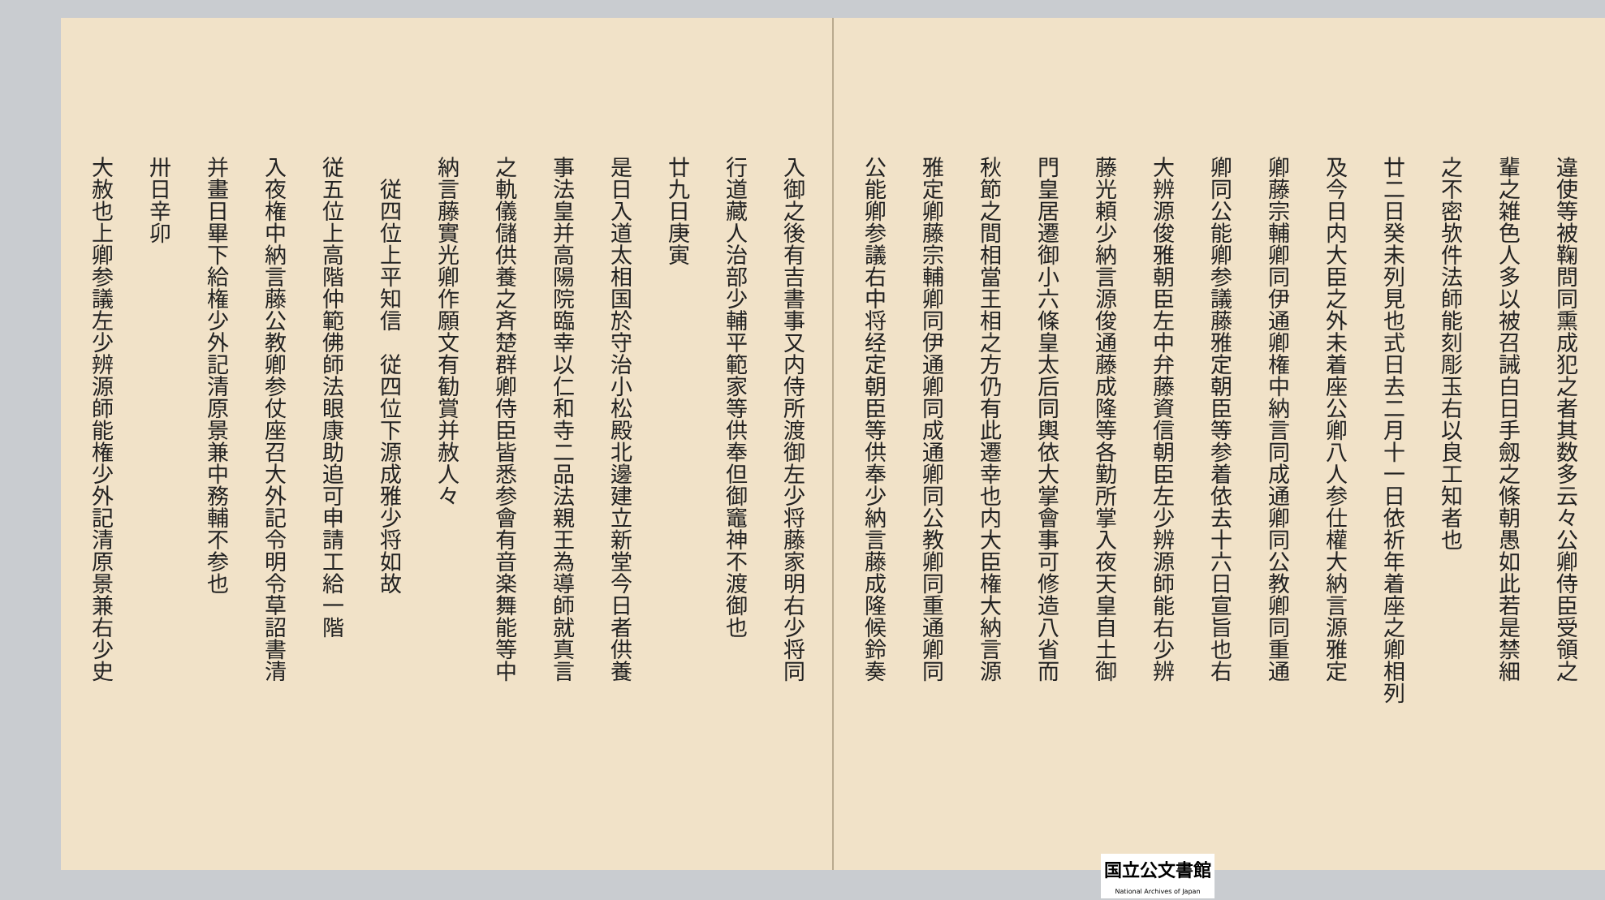入御之後有吉書事又内侍所渡御左少将藤家明右少将同
行道藏人治部少輔平範家等供奉但御竈神不渡御也
廿九日庚寅
是日入道太相国於守治小松殿北邊建立新堂今日者供養
事法皇并高陽院臨幸以仁和寺二品法親王為導師就真言
之軌儀儲供養之斉楚群卿侍臣皆悉参會有音楽舞能等中
納言藤實光卿作願文有勧賞并赦人々
　従四位上平知信　従四位下源成雅少将如故
従五位上高階仲範佛師法眼康助追可申請工給一階
入夜権中納言藤公教卿参仗座召大外記令明令草詔書清
并畫日畢下給権少外記清原景兼中務輔不参也
卅日辛卯
大赦也上卿参議左少辨源師能権少外記清原景兼右少史
違使等被鞠問同熏成犯之者其数多云々公卿侍臣受領之
輩之雑色人多以被召誡白日手劔之條朝愚如此若是禁細
之不密欤件法師能刻彫玉右以良工知者也
廿二日癸未列見也式日去二月十一日依祈年着座之卿相列
及今日内大臣之外未着座公卿八人参仕權大納言源雅定
卿藤宗輔卿同伊通卿権中納言同成通卿同公教卿同重通
卿同公能卿参議藤雅定朝臣等参着依去十六日宣旨也右
大辨源俊雅朝臣左中弁藤資信朝臣左少辨源師能右少辨
藤光頼少納言源俊通藤成隆等各勤所掌入夜天皇自土御
門皇居遷御小六條皇太后同輿依大掌會事可修造八省而
秋節之間相當王相之方仍有此遷幸也内大臣権大納言源
雅定卿藤宗輔卿同伊通卿同成通卿同公教卿同重通卿同
公能卿参議右中将经定朝臣等供奉少納言藤成隆候鈴奏
国立公文書館
National Archives of Japan